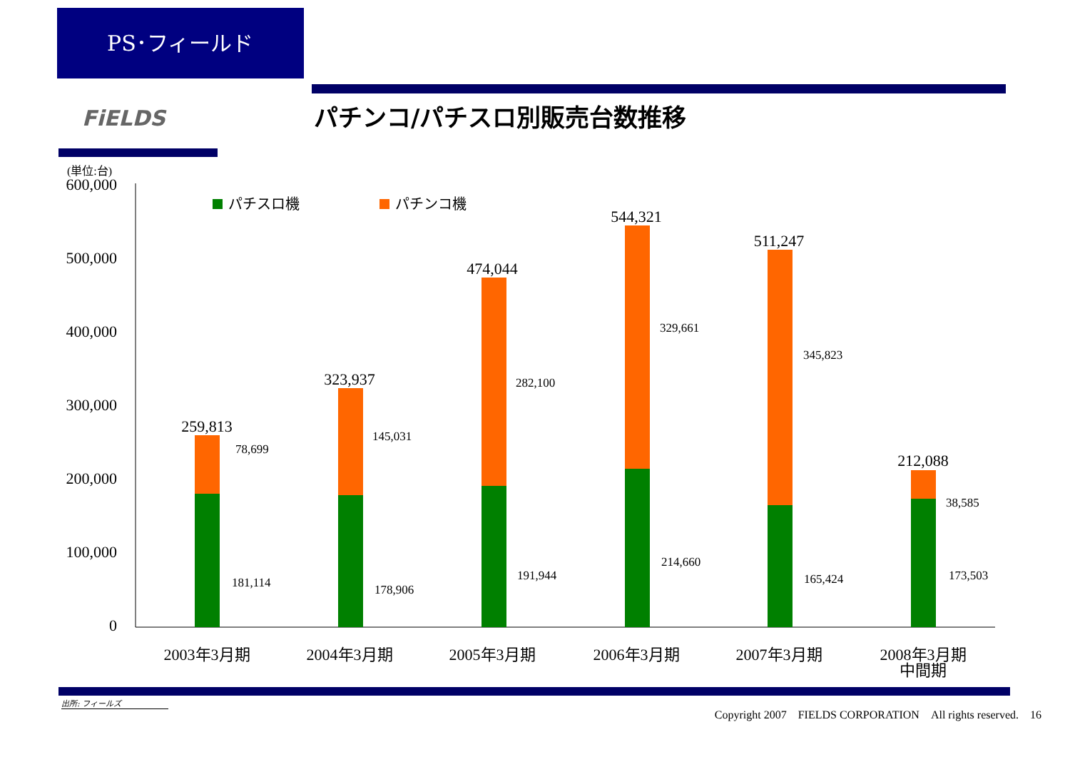PS･フィールド
FiELDS パチンコ/パチスロ別販売台数推移
(単位:台)
600,000
500,000
400,000
300,000
200,000
100,000
0
パチスロ機
パチンコ機
259,813
323,937
474,044
544,321
511,247
212,088
78,699
145,031
282,100
329,661
345,823
38,585
181,114
178,906
191,944
214,660
165,424
173,503
2003年3月期
2004年3月期
2005年3月期
2006年3月期
2007年3月期
2008年3月期
中間期
出所: フィールズ
Copyright 2007　FIELDS CORPORATION　All rights reserved.　16